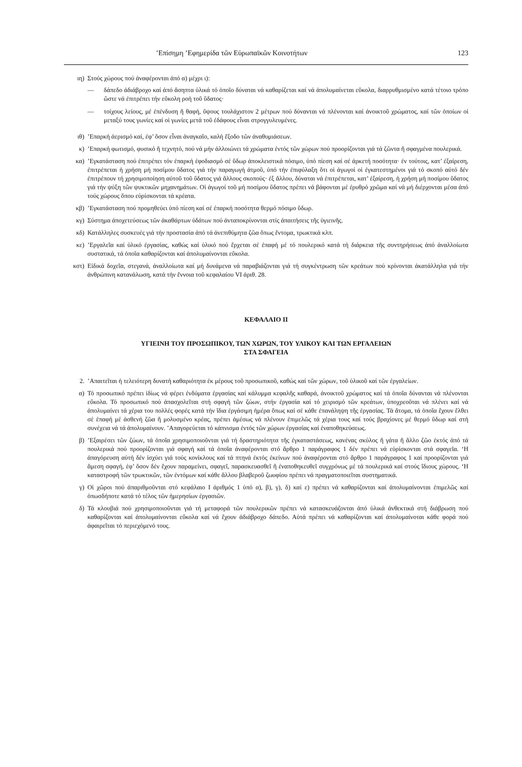’Επίσημη ’Εφημερίδα τῶν Εὐρωπαϊκῶν Κοινοτήτων 123
ιη) Στούς χώρους πού ἀναφέρονται ἀπό α) μέχρι ι):
— δάπεδο ἀδιάβροχο καί ἀπό ἄσηπτα ὑλικά τό ὁποῖο δύναται νά καθαρίζεται καί νά ἀπολυμαίνεται εὔκολα, διαρρυθμισμένο κατά τέτοιο τρόπο ὥστε νά ἐπιτρέπει τήν εὔκολη ροή τοῦ ὕδατος·
— τοίχους λείους, μέ ἐπένδυση ἤ θαφή, ὕψους τουλάχιστον 2 μέτρων πού δύνανται νά πλένονται καί ἀνοικτοῦ χρώματος, καί τῶν ὁποίων οἱ μεταξύ τους γωνίες καί οἱ γωνίες μετά τοῦ ἐδάφους εἶναι στρογγυλευμένες.
ιθ) ’Επαρκή ἀερισμό καί, ἐφ’ ὅσον εἶναι ἀναγκαῖο, καλή ἔξοδο τῶν ἀναθυμιάσεων.
κ) ’Επαρκή φωτισμό, φυσικό ἤ τεχνητό, πού νά μήν ἀλλοιώνει τά χρώματα ἐντός τῶν χώρων πού προορίζονται γιά τά ζῶντα ἤ σφαγμένα πουλερικά.
κα) ’Εγκατάσταση πού ἐπιτρέπει τόν ἐπαρκή ἐφοδιασμό σέ ὕδωρ ἀποκλειστικά πόσιμο, ὑπό πίεση καί σέ ἀρκετή ποσότητα· ἐν τούτοις, κατ’ ἐξαίρεση, ἐπιτρέπεται ἡ χρήση μή ποσίμου ὕδατος γιά τήν παραγωγή ἀτμοῦ, ὑπό τήν ἐπιφύλαξη ὅτι οἱ ἀγωγοί οἱ ἐγκατεστημένοι γιά τό σκοπό αὐτό δέν ἐπιτρέπουν τή χρησιμοποίηση αὐτοῦ τοῦ ὕδατος γιά ἄλλους σκοπούς· ἐξ ἄλλου, δύναται νά ἐπιτρέπεται, κατ’ ἐξαίρεση, ἡ χρήση μή ποσίμου ὕδατος γιά τήν ψύξη τῶν ψυκτικῶν μηχανημάτων. Οἱ ἀγωγοί τοῦ μή ποσίμου ὕδατος πρέπει νά βάφονται μέ ἐρυθρό χρῶμα καί νά μή διέρχονται μέσα ἀπό τούς χώρους ὅπου εὑρίσκονται τά κρέατα.
κβ) ’Εγκατάσταση πού προμηθεύει ὑπό πίεση καί σέ ἐπαρκή ποσότητα θερμό πόσιμο ὕδωρ.
κγ) Σύστημα ἀποχετεύσεως τῶν ἀκαθάρτων ὑδάτων πού ἀνταποκρίνονται στίς ἀπαιτήσεις τῆς ὑγιεινῆς.
κδ) Κατάλληλες συσκευές γιά τήν προστασία ἀπό τά ἀνεπιθύμητα ζῶα ὅπως ἔντομα, τρωκτικά κλπ.
κε) ’Εργαλεῖα καί ὑλικό ἐργασίας, καθώς καί ὑλικό πού ἔρχεται σέ ἐπαφή μέ τό πουλερικό κατά τή διάρκεια τῆς συντηρήσεως ἀπό ἀναλλοίωτα συστατικά, τά ὁποῖα καθαρίζονται καί ἀπολυμαίνονται εὔκολα.
κστ) Εἰδικά δοχεῖα, στεγανά, ἀναλλοίωτα καί μή δυνάμενα νά παραβιάζονται γιά τή συγκέντρωση τῶν κρεάτων πού κρίνονται ἀκατάλληλα γιά τήν ἀνθρώπινη κατανάλωση, κατά τήν ἔννοια τοῦ κεφαλαίου VI ἀριθ. 28.
ΚΕΦΑΛΑΙΟ II
ΥΓΙΕΙΝΗ ΤΟΥ ΠΡΟΣΩΠΙΚΟΥ, ΤΩΝ ΧΩΡΩΝ, ΤΟΥ ΥΛΙΚΟΥ ΚΑΙ ΤΩΝ ΕΡΓΑΛΕΙΩΝ
ΣΤΑ ΣΦΑΓΕΙΑ
2. ’Απαιτεῖται ἡ τελειότερη δυνατή καθαριότητα ἐκ μέρους τοῦ προσωπικοῦ, καθώς καί τῶν χώρων, τοῦ ὑλικοῦ καί τῶν ἐργαλείων.
α) Τό προσωπικό πρέπει ἰδίως νά φέρει ἐνδύματα ἐργασίας καί κάλυμμα κεφαλῆς καθαρά, ἀνοικτοῦ χρώματος καί τά ὁποῖα δύνανται νά πλένονται εὔκολα. Τό προσωπικό πού ἀπασχολεῖται στή σφαγή τῶν ζώων, στήν ἐργασία καί τό χειρισμό τῶν κρεάτων, ὑποχρεοῦται νά πλένει καί νά ἀπολυμαίνει τά χέρια του πολλές φορές κατά τήν ἴδια ἐργάσιμη ἡμέρα ὅπως καί σέ κάθε ἐπανάληψη τῆς ἐργασίας. Τά ἄτομα, τά ὁποῖα ἔχουν ἔλθει σέ ἐπαφή μέ ἀσθενή ζῶα ἤ μολυσμένο κρέας, πρέπει ἀμέσως νά πλένουν ἐπιμελῶς τά χέρια τους καί τούς βραχίονες μέ θερμό ὕδωρ καί στή συνέχεια νά τά ἀπολυμαίνουν. ’Απαγορεύεται τό κάπνισμα ἐντός τῶν χώρων ἐργασίας καί ἐναποθηκεύσεως.
β) ’Εξαιρέσει τῶν ζώων, τά ὁποῖα χρησιμοποιοῦνται γιά τή δραστηριότητα τῆς ἐγκαταστάσεως, κανένας σκύλος ἤ γάτα ἤ ἄλλο ζῶο ἐκτός ἀπό τά πουλερικά πού προορίζονται γιά σφαγή καί τά ὁποῖα ἀναφέρονται στό ἄρθρο 1 παράγραφος 1 δέν πρέπει νά εὑρίσκονται στά σφαγεῖα. ‘Η ἀπαγόρευση αὐτή δέν ἰσχύει γιά τούς κονίκλους καί τά πτηνά ἐκτός ἐκείνων πού ἀναφέρονται στό ἄρθρο 1 παράγραφος 1 καί προορίζονται γιά ἄμεση σφαγή, ἐφ’ ὅσον δέν ἔχουν παραμείνει, σφαγεῖ, παρασκευασθεῖ ἤ ἐναποθηκευθεῖ συγχρόνως μέ τά πουλερικά καί στούς ἴδιους χώρους. ‘Η καταστροφή τῶν τρωκτικῶν, τῶν ἐντόμων καί κάθε ἄλλου βλαβεροῦ ζωυφίου πρέπει νά πραγματοποιεῖται συστηματικά.
γ) Οἱ χῶροι πού ἀπαριθμοῦνται στό κεφάλαιο I ἀριθμός 1 ὑπό α), β), γ), δ) καί ε) πρέπει νά καθαρίζονται καί ἀπολυμαίνονται ἐπιμελῶς καί ὁπωσδήποτε κατά τό τέλος τῶν ἡμερησίων ἐργασιῶν.
δ) Τά κλουβιά πού χρησιμοποιοῦνται γιά τή μεταφορά τῶν πουλερικῶν πρέπει νά κατασκευάζονται ἀπό ὑλικά ἀνθεκτικά στή διάβρωση πού καθαρίζονται καί ἀπολυμαίνονται εὔκολα καί νά ἔχουν ἀδιάβροχο δάπεδο. Αὐτά πρέπει νά καθαρίζονται καί ἀπολυμαίνοται κάθε φορά πού ἀφαιρεῖται τό περιεχόμενό τους.